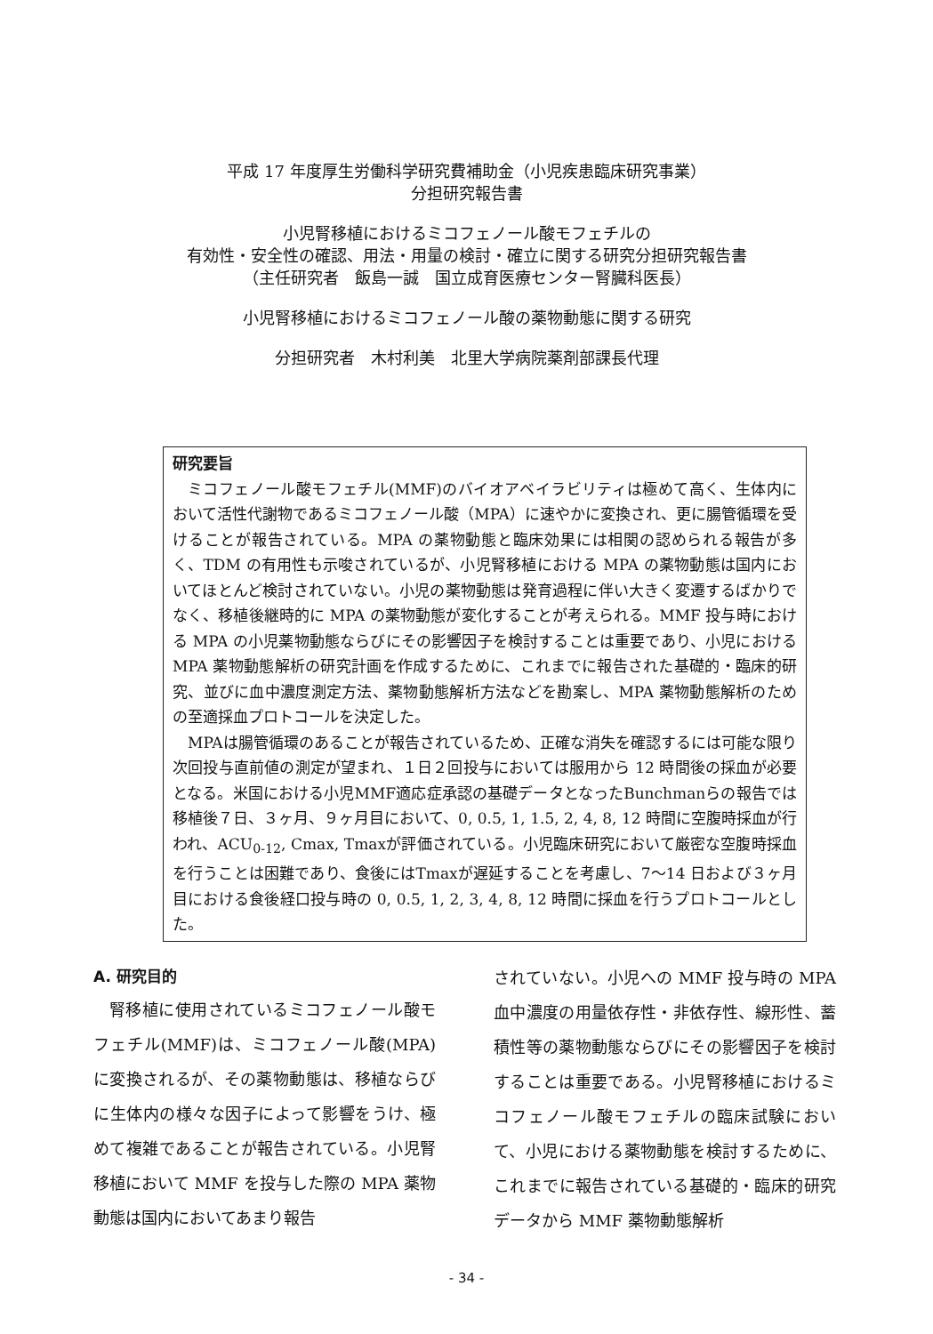平成 17 年度厚生労働科学研究費補助金（小児疾患臨床研究事業）
分担研究報告書
小児腎移植におけるミコフェノール酸モフェチルの
有効性・安全性の確認、用法・用量の検討・確立に関する研究分担研究報告書
（主任研究者　飯島一誠　国立成育医療センター腎臓科医長）
小児腎移植におけるミコフェノール酸の薬物動態に関する研究
分担研究者　木村利美　北里大学病院薬剤部課長代理
研究要旨
ミコフェノール酸モフェチル(MMF)のバイオアベイラビリティは極めて高く、生体内において活性代謝物であるミコフェノール酸（MPA）に速やかに変換され、更に腸管循環を受けることが報告されている。MPA の薬物動態と臨床効果には相関の認められる報告が多く、TDM の有用性も示唆されているが、小児腎移植における MPA の薬物動態は国内においてほとんど検討されていない。小児の薬物動態は発育過程に伴い大きく変遷するばかりでなく、移植後継時的に MPA の薬物動態が変化することが考えられる。MMF 投与時における MPA の小児薬物動態ならびにその影響因子を検討することは重要であり、小児における MPA 薬物動態解析の研究計画を作成するために、これまでに報告された基礎的・臨床的研究、並びに血中濃度測定方法、薬物動態解析方法などを勘案し、MPA 薬物動態解析のための至適採血プロトコールを決定した。
MPAは腸管循環のあることが報告されているため、正確な消失を確認するには可能な限り次回投与直前値の測定が望まれ、１日２回投与においては服用から 12 時間後の採血が必要となる。米国における小児MMF適応症承認の基礎データとなったBunchmanらの報告では移植後７日、３ヶ月、９ヶ月目において、0, 0.5, 1, 1.5, 2, 4, 8, 12 時間に空腹時採血が行われ、ACU<sub>0-12</sub>, Cmax, Tmaxが評価されている。小児臨床研究において厳密な空腹時採血を行うことは困難であり、食後にはTmaxが遅延することを考慮し、7～14 日および３ヶ月目における食後経口投与時の 0, 0.5, 1, 2, 3, 4, 8, 12 時間に採血を行うプロトコールとした。
A. 研究目的
腎移植に使用されているミコフェノール酸モフェチル(MMF)は、ミコフェノール酸(MPA)に変換されるが、その薬物動態は、移植ならびに生体内の様々な因子によって影響をうけ、極めて複雑であることが報告されている。小児腎移植において MMF を投与した際の MPA 薬物動態は国内においてあまり報告
されていない。小児への MMF 投与時の MPA 血中濃度の用量依存性・非依存性、線形性、蓄積性等の薬物動態ならびにその影響因子を検討することは重要である。小児腎移植におけるミコフェノール酸モフェチルの臨床試験において、小児における薬物動態を検討するために、これまでに報告されている基礎的・臨床的研究データから MMF 薬物動態解析
- 34 -